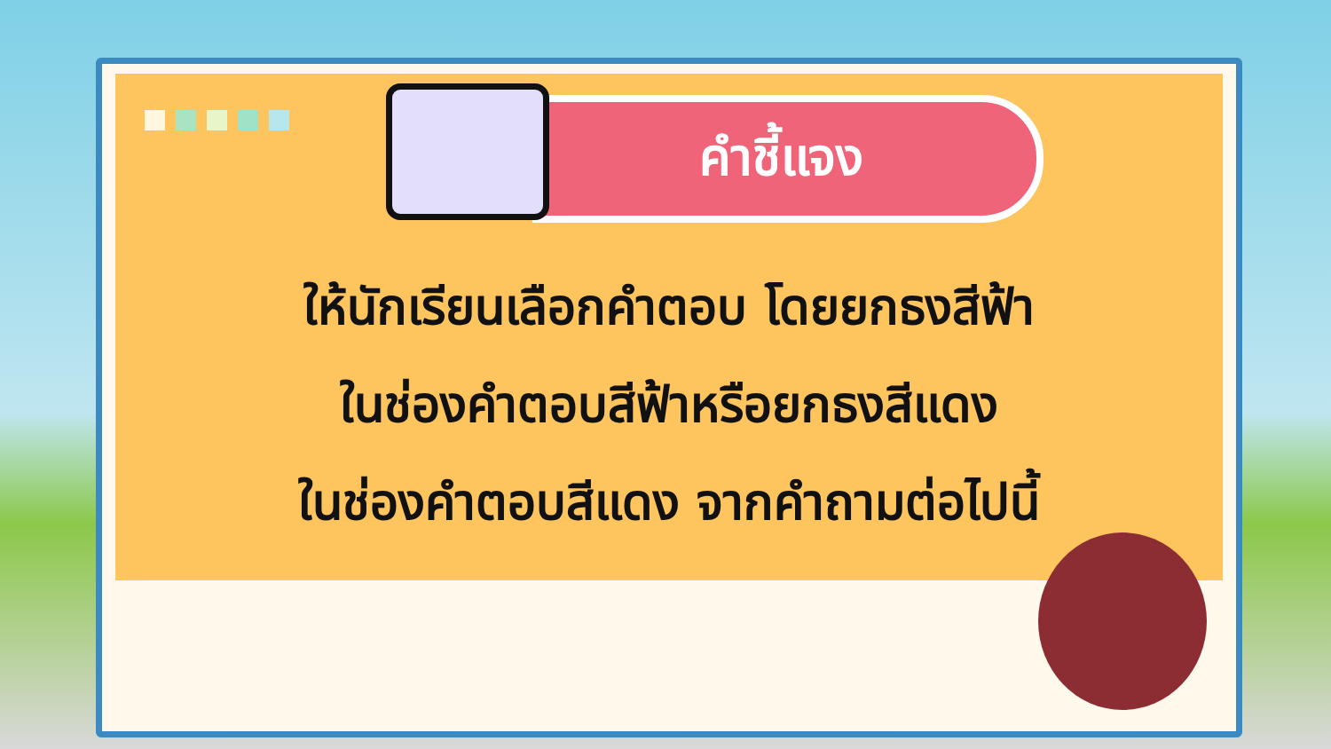คำชี้แจง
ให้นักเรียนเลือกคำตอบ โดยยกธงสีฟ้า
ในช่องคำตอบสีฟ้าหรือยกธงสีแดง
ในช่องคำตอบสีแดง จากคำถามต่อไปนี้